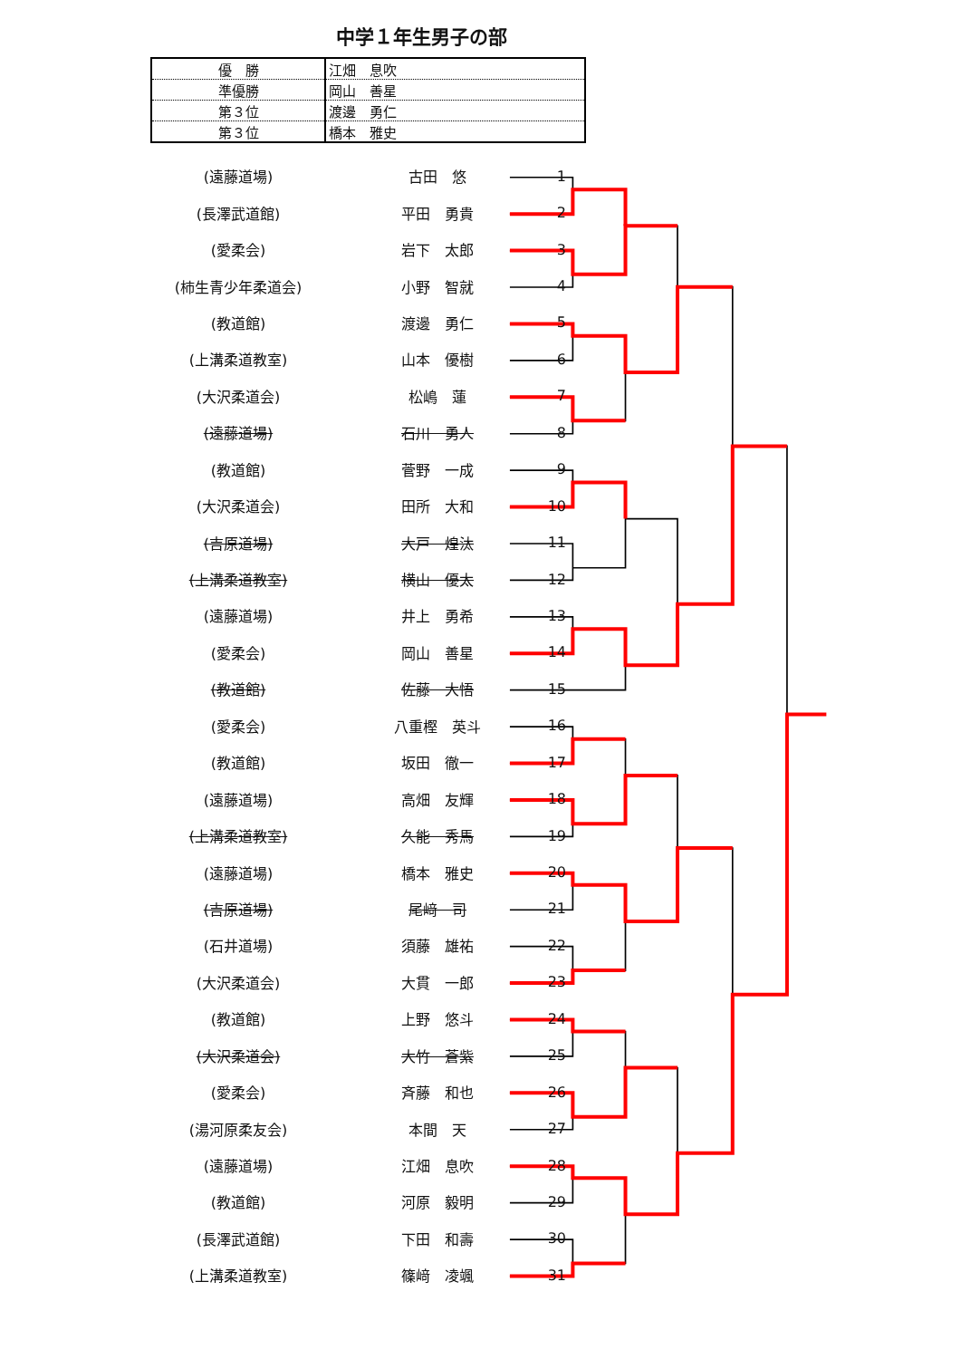中学１年生男子の部
| 優 勝 | 江畑 息吹 |
| 準優勝 | 岡山 善星 |
| 第３位 | 渡邊 勇仁 |
| 第３位 | 橋本 雅史 |
| (遠藤道場) | 古田 悠 | 1 |
| (長澤武道館) | 平田 勇貴 | 2 |
| (愛柔会) | 岩下 太郎 | 3 |
| (柿生青少年柔道会) | 小野 智就 | 4 |
| (教道館) | 渡邊 勇仁 | 5 |
| (上溝柔道教室) | 山本 優樹 | 6 |
| (大沢柔道会) | 松嶋 蓮 | 7 |
| (遠藤道場) | 石川 勇人 | 8 |
| (教道館) | 菅野 一成 | 9 |
| (大沢柔道会) | 田所 大和 | 10 |
| (吉原道場) | 大戸 煌汰 | 11 |
| (上溝柔道教室) | 横山 優太 | 12 |
| (遠藤道場) | 井上 勇希 | 13 |
| (愛柔会) | 岡山 善星 | 14 |
| (教道館) | 佐藤 大悟 | 15 |
| (愛柔会) | 八重樫 英斗 | 16 |
| (教道館) | 坂田 徹一 | 17 |
| (遠藤道場) | 高畑 友輝 | 18 |
| (上溝柔道教室) | 久能 秀馬 | 19 |
| (遠藤道場) | 橋本 雅史 | 20 |
| (吉原道場) | 尾﨑 司 | 21 |
| (石井道場) | 須藤 雄祐 | 22 |
| (大沢柔道会) | 大貫 一郎 | 23 |
| (教道館) | 上野 悠斗 | 24 |
| (大沢柔道会) | 大竹 蒼紫 | 25 |
| (愛柔会) | 斉藤 和也 | 26 |
| (湯河原柔友会) | 本間 天 | 27 |
| (遠藤道場) | 江畑 息吹 | 28 |
| (教道館) | 河原 毅明 | 29 |
| (長澤武道館) | 下田 和壽 | 30 |
| (上溝柔道教室) | 篠﨑 凌颯 | 31 |